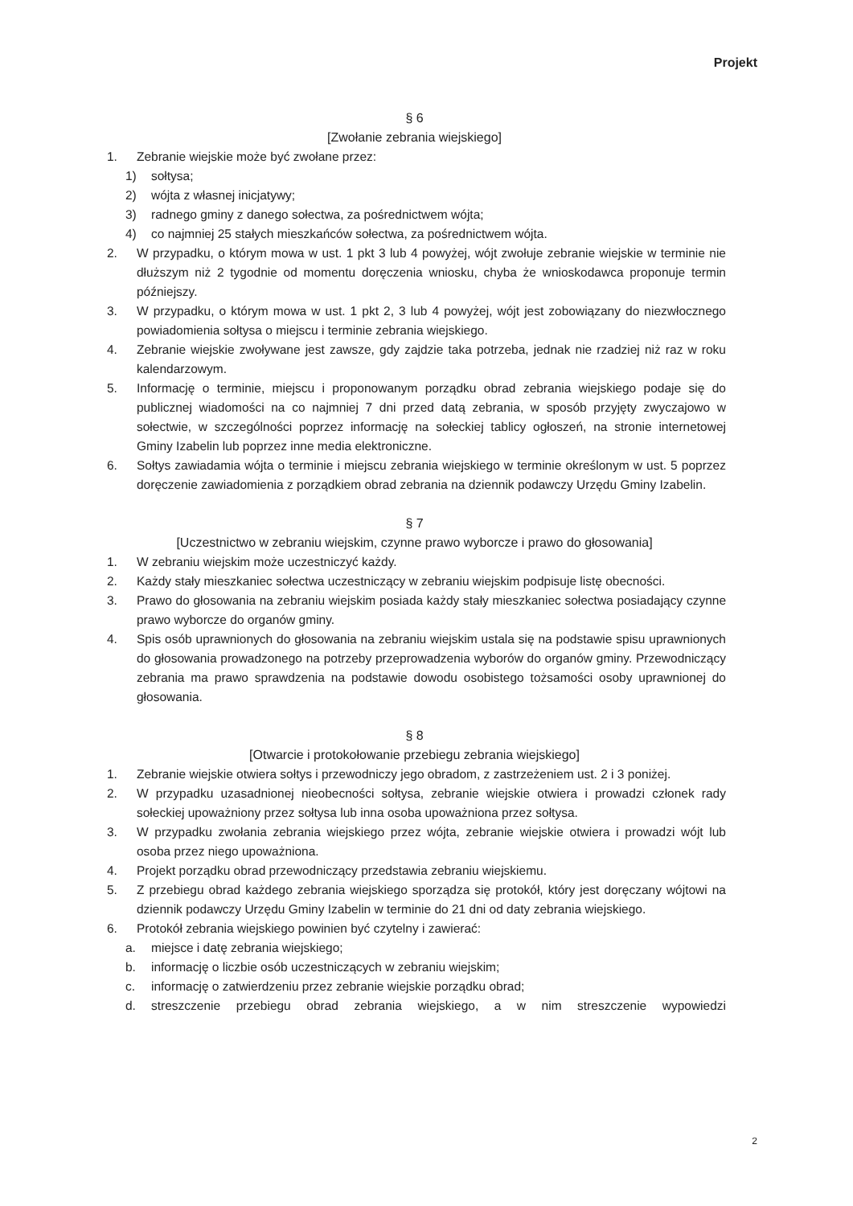Projekt
§ 6
[Zwołanie zebrania wiejskiego]
1. Zebranie wiejskie może być zwołane przez:
1) sołtysa;
2) wójta z własnej inicjatywy;
3) radnego gminy z danego sołectwa, za pośrednictwem wójta;
4) co najmniej 25 stałych mieszkańców sołectwa, za pośrednictwem wójta.
2. W przypadku, o którym mowa w ust. 1 pkt 3 lub 4 powyżej, wójt zwołuje zebranie wiejskie w terminie nie dłuższym niż 2 tygodnie od momentu doręczenia wniosku, chyba że wnioskodawca proponuje termin późniejszy.
3. W przypadku, o którym mowa w ust. 1 pkt 2, 3 lub 4 powyżej, wójt jest zobowiązany do niezwłocznego powiadomienia sołtysa o miejscu i terminie zebrania wiejskiego.
4. Zebranie wiejskie zwoływane jest zawsze, gdy zajdzie taka potrzeba, jednak nie rzadziej niż raz w roku kalendarzowym.
5. Informację o terminie, miejscu i proponowanym porządku obrad zebrania wiejskiego podaje się do publicznej wiadomości na co najmniej 7 dni przed datą zebrania, w sposób przyjęty zwyczajowo w sołectwie, w szczególności poprzez informację na sołeckiej tablicy ogłoszeń, na stronie internetowej Gminy Izabelin lub poprzez inne media elektroniczne.
6. Sołtys zawiadamia wójta o terminie i miejscu zebrania wiejskiego w terminie określonym w ust. 5 poprzez doręczenie zawiadomienia z porządkiem obrad zebrania na dziennik podawczy Urzędu Gminy Izabelin.
§ 7
[Uczestnictwo w zebraniu wiejskim, czynne prawo wyborcze i prawo do głosowania]
1. W zebraniu wiejskim może uczestniczyć każdy.
2. Każdy stały mieszkaniec sołectwa uczestniczący w zebraniu wiejskim podpisuje listę obecności.
3. Prawo do głosowania na zebraniu wiejskim posiada każdy stały mieszkaniec sołectwa posiadający czynne prawo wyborcze do organów gminy.
4. Spis osób uprawnionych do głosowania na zebraniu wiejskim ustala się na podstawie spisu uprawnionych do głosowania prowadzonego na potrzeby przeprowadzenia wyborów do organów gminy. Przewodniczący zebrania ma prawo sprawdzenia na podstawie dowodu osobistego tożsamości osoby uprawnionej do głosowania.
§ 8
[Otwarcie i protokołowanie przebiegu zebrania wiejskiego]
1. Zebranie wiejskie otwiera sołtys i przewodniczy jego obradom, z zastrzeżeniem ust. 2 i 3 poniżej.
2. W przypadku uzasadnionej nieobecności sołtysa, zebranie wiejskie otwiera i prowadzi członek rady sołeckiej upoważniony przez sołtysa lub inna osoba upoważniona przez sołtysa.
3. W przypadku zwołania zebrania wiejskiego przez wójta, zebranie wiejskie otwiera i prowadzi wójt lub osoba przez niego upoważniona.
4. Projekt porządku obrad przewodniczący przedstawia zebraniu wiejskiemu.
5. Z przebiegu obrad każdego zebrania wiejskiego sporządza się protokół, który jest doręczany wójtowi na dziennik podawczy Urzędu Gminy Izabelin w terminie do 21 dni od daty zebrania wiejskiego.
6. Protokół zebrania wiejskiego powinien być czytelny i zawierać:
a. miejsce i datę zebrania wiejskiego;
b. informację o liczbie osób uczestniczących w zebraniu wiejskim;
c. informację o zatwierdzeniu przez zebranie wiejskie porządku obrad;
d. streszczenie przebiegu obrad zebrania wiejskiego, a w nim streszczenie wypowiedzi
2